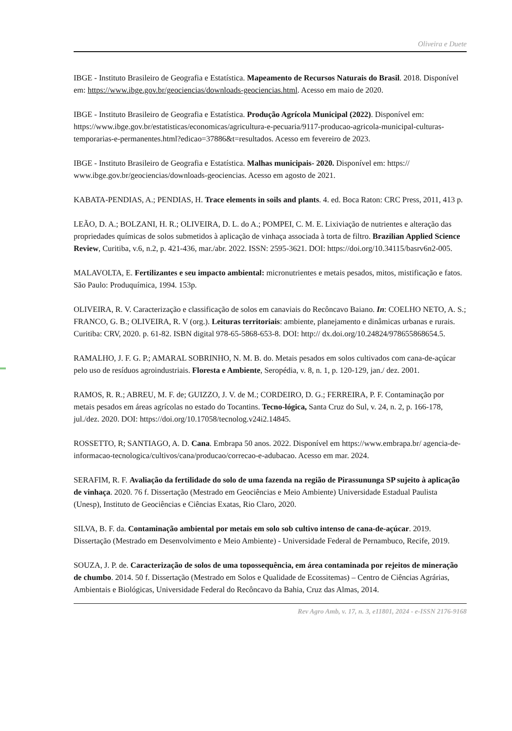Oliveira e Duete
IBGE - Instituto Brasileiro de Geografia e Estatística. Mapeamento de Recursos Naturais do Brasil. 2018. Disponível em: https://www.ibge.gov.br/geociencias/downloads-geociencias.html. Acesso em maio de 2020.
IBGE - Instituto Brasileiro de Geografia e Estatística. Produção Agrícola Municipal (2022). Disponível em: https://www.ibge.gov.br/estatisticas/economicas/agricultura-e-pecuaria/9117-producao-agricola-municipal-culturas-temporarias-e-permanentes.html?edicao=37886&t=resultados. Acesso em fevereiro de 2023.
IBGE - Instituto Brasileiro de Geografia e Estatística. Malhas municipais- 2020. Disponível em: https:// www.ibge.gov.br/geociencias/downloads-geociencias. Acesso em agosto de 2021.
KABATA-PENDIAS, A.; PENDIAS, H. Trace elements in soils and plants. 4. ed. Boca Raton: CRC Press, 2011, 413 p.
LEÃO, D. A.; BOLZANI, H. R.; OLIVEIRA, D. L. do A.; POMPEI, C. M. E. Lixiviação de nutrientes e alteração das propriedades químicas de solos submetidos à aplicação de vinhaça associada à torta de filtro. Brazilian Applied Science Review, Curitiba, v.6, n.2, p. 421-436, mar./abr. 2022. ISSN: 2595-3621. DOI: https://doi.org/10.34115/basrv6n2-005.
MALAVOLTA, E. Fertilizantes e seu impacto ambiental: micronutrientes e metais pesados, mitos, mistificação e fatos. São Paulo: Produquímica, 1994. 153p.
OLIVEIRA, R. V. Caracterização e classificação de solos em canaviais do Recôncavo Baiano. In: COELHO NETO, A. S.; FRANCO, G. B.; OLIVEIRA, R. V (org.). Leituras territoriais: ambiente, planejamento e dinâmicas urbanas e rurais. Curitiba: CRV, 2020. p. 61-82. ISBN digital 978-65-5868-653-8. DOI: http:// dx.doi.org/10.24824/978655868654.5.
RAMALHO, J. F. G. P.; AMARAL SOBRINHO, N. M. B. do. Metais pesados em solos cultivados com cana-de-açúcar pelo uso de resíduos agroindustriais. Floresta e Ambiente, Seropédia, v. 8, n. 1, p. 120-129, jan./ dez. 2001.
RAMOS, R. R.; ABREU, M. F. de; GUIZZO, J. V. de M.; CORDEIRO, D. G.; FERREIRA, P. F. Contaminação por metais pesados em áreas agrícolas no estado do Tocantins. Tecno-lógica, Santa Cruz do Sul, v. 24, n. 2, p. 166-178, jul./dez. 2020. DOI: https://doi.org/10.17058/tecnolog.v24i2.14845.
ROSSETTO, R; SANTIAGO, A. D. Cana. Embrapa 50 anos. 2022. Disponível em https://www.embrapa.br/ agencia-de-informacao-tecnologica/cultivos/cana/producao/correcao-e-adubacao. Acesso em mar. 2024.
SERAFIM, R. F. Avaliação da fertilidade do solo de uma fazenda na região de Pirassununga SP sujeito à aplicação de vinhaça. 2020. 76 f. Dissertação (Mestrado em Geociências e Meio Ambiente) Universidade Estadual Paulista (Unesp), Instituto de Geociências e Ciências Exatas, Rio Claro, 2020.
SILVA, B. F. da. Contaminação ambiental por metais em solo sob cultivo intenso de cana-de-açúcar. 2019. Dissertação (Mestrado em Desenvolvimento e Meio Ambiente) - Universidade Federal de Pernambuco, Recife, 2019.
SOUZA, J. P. de. Caracterização de solos de uma topossequência, em área contaminada por rejeitos de mineração de chumbo. 2014. 50 f. Dissertação (Mestrado em Solos e Qualidade de Ecossitemas) – Centro de Ciências Agrárias, Ambientais e Biológicas, Universidade Federal do Recôncavo da Bahia, Cruz das Almas, 2014.
Rev Agro Amb, v. 17, n. 3, e11801, 2024 - e-ISSN 2176-9168